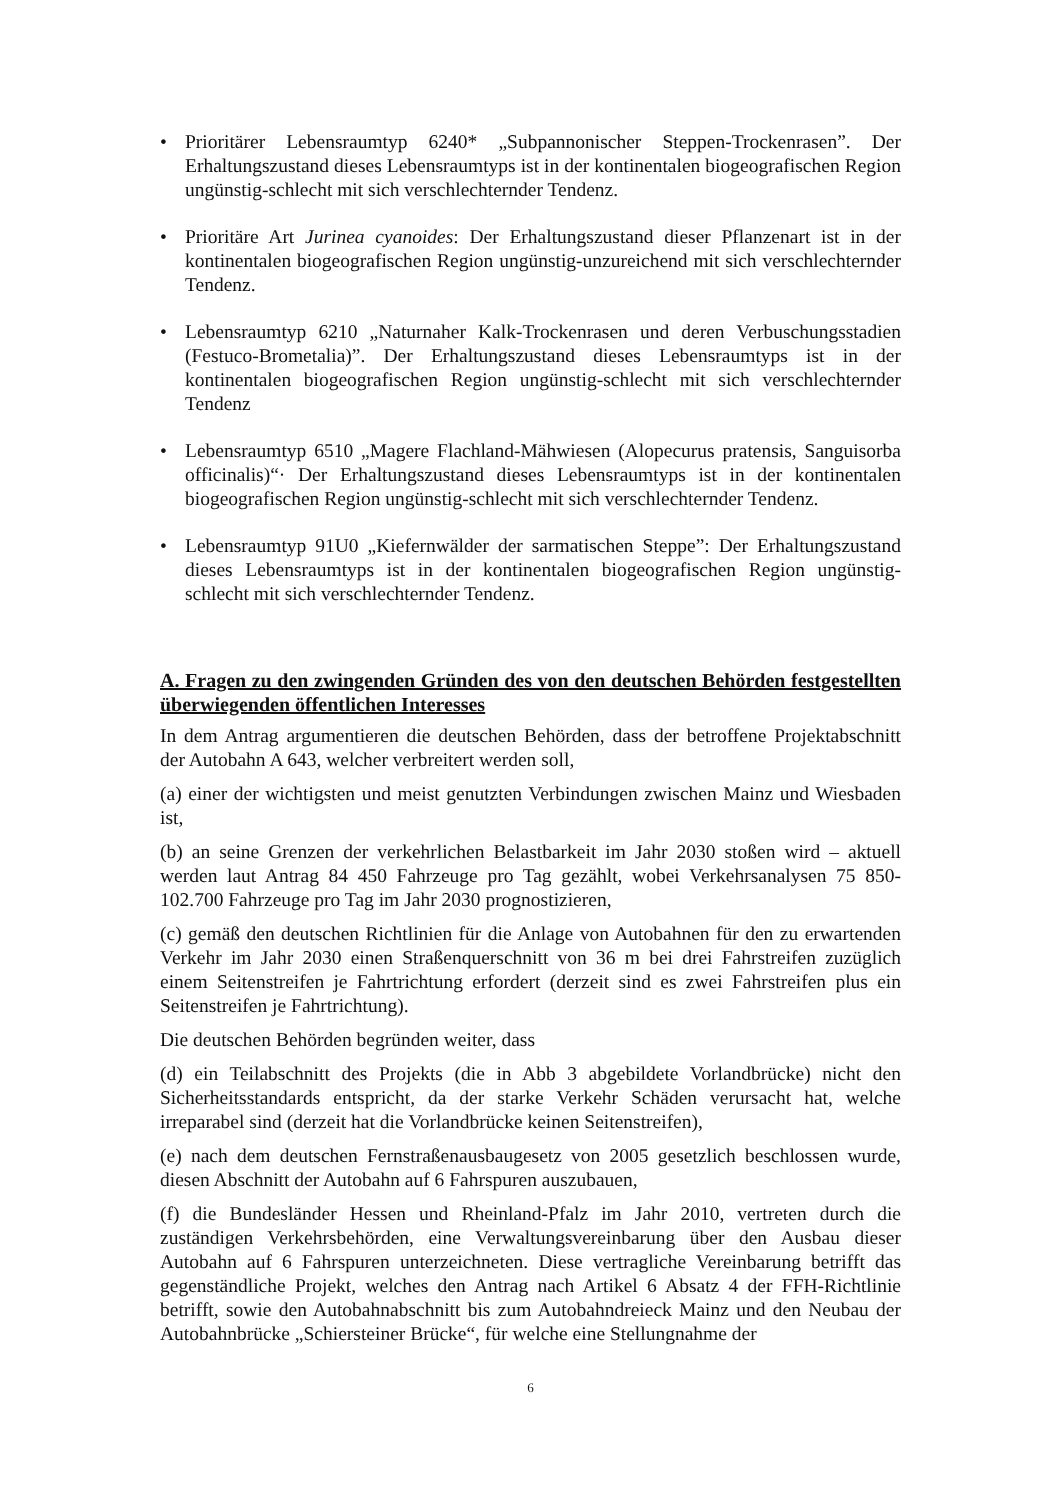• Prioritärer Lebensraumtyp 6240* „Subpannonischer Steppen-Trockenrasen”. Der Erhaltungszustand dieses Lebensraumtyps ist in der kontinentalen biogeografischen Region ungünstig-schlecht mit sich verschlechternder Tendenz.
• Prioritäre Art Jurinea cyanoides: Der Erhaltungszustand dieser Pflanzenart ist in der kontinentalen biogeografischen Region ungünstig-unzureichend mit sich verschlechternder Tendenz.
• Lebensraumtyp 6210 „Naturnaher Kalk-Trockenrasen und deren Verbuschungsstadien (Festuco-Brometalia)”. Der Erhaltungszustand dieses Lebensraumtyps ist in der kontinentalen biogeografischen Region ungünstig-schlecht mit sich verschlechternder Tendenz
• Lebensraumtyp 6510 „Magere Flachland-Mähwiesen (Alopecurus pratensis, Sanguisorba officinalis)“· Der Erhaltungszustand dieses Lebensraumtyps ist in der kontinentalen biogeografischen Region ungünstig-schlecht mit sich verschlechternder Tendenz.
• Lebensraumtyp 91U0 „Kiefernwälder der sarmatischen Steppe”: Der Erhaltungszustand dieses Lebensraumtyps ist in der kontinentalen biogeografischen Region ungünstig-schlecht mit sich verschlechternder Tendenz.
A. Fragen zu den zwingenden Gründen des von den deutschen Behörden festgestellten überwiegenden öffentlichen Interesses
In dem Antrag argumentieren die deutschen Behörden, dass der betroffene Projektabschnitt der Autobahn A 643, welcher verbreitert werden soll,
(a) einer der wichtigsten und meist genutzten Verbindungen zwischen Mainz und Wiesbaden ist,
(b) an seine Grenzen der verkehrlichen Belastbarkeit im Jahr 2030 stoßen wird – aktuell werden laut Antrag 84 450 Fahrzeuge pro Tag gezählt, wobei Verkehrsanalysen 75 850-102.700 Fahrzeuge pro Tag im Jahr 2030 prognostizieren,
(c) gemäß den deutschen Richtlinien für die Anlage von Autobahnen für den zu erwartenden Verkehr im Jahr 2030 einen Straßenquerschnitt von 36 m bei drei Fahrstreifen zuzüglich einem Seitenstreifen je Fahrtrichtung erfordert (derzeit sind es zwei Fahrstreifen plus ein Seitenstreifen je Fahrtrichtung).
Die deutschen Behörden begründen weiter, dass
(d) ein Teilabschnitt des Projekts (die in Abb 3 abgebildete Vorlandbrücke) nicht den Sicherheitsstandards entspricht, da der starke Verkehr Schäden verursacht hat, welche irreparabel sind (derzeit hat die Vorlandbrücke keinen Seitenstreifen),
(e) nach dem deutschen Fernstraßenausbaugesetz von 2005 gesetzlich beschlossen wurde, diesen Abschnitt der Autobahn auf 6 Fahrspuren auszubauen,
(f) die Bundesländer Hessen und Rheinland-Pfalz im Jahr 2010, vertreten durch die zuständigen Verkehrsbehörden, eine Verwaltungsvereinbarung über den Ausbau dieser Autobahn auf 6 Fahrspuren unterzeichneten. Diese vertragliche Vereinbarung betrifft das gegenständliche Projekt, welches den Antrag nach Artikel 6 Absatz 4 der FFH-Richtlinie betrifft, sowie den Autobahnabschnitt bis zum Autobahndreieck Mainz und den Neubau der Autobahnbrücke „Schiersteiner Brücke“, für welche eine Stellungnahme der
6